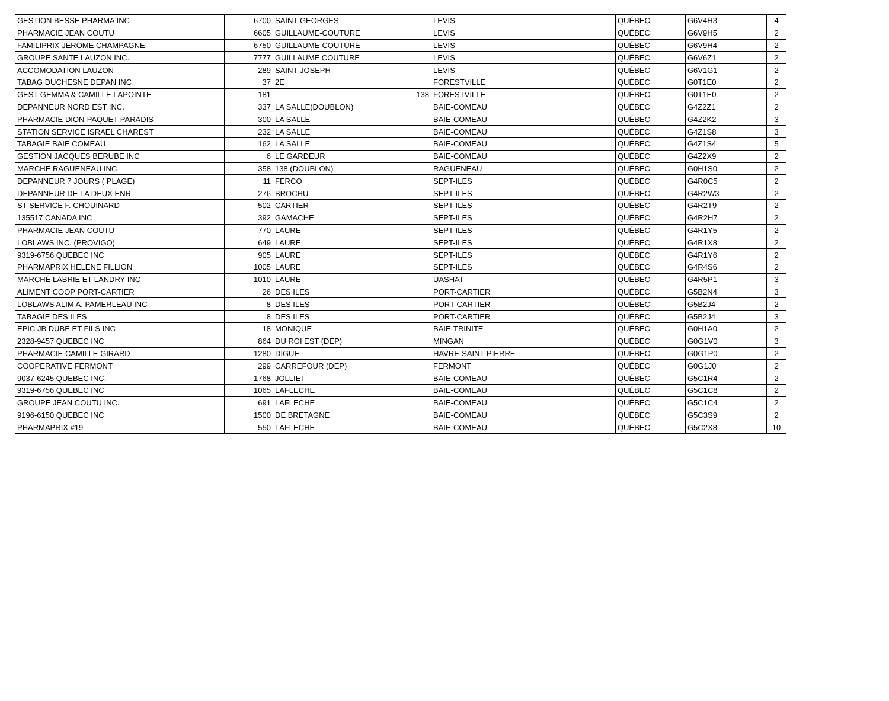| GESTION BESSE PHARMA INC | 6700 | SAINT-GEORGES | LEVIS | QUÉBEC | G6V4H3 | 4 |
| PHARMACIE JEAN COUTU | 6605 | GUILLAUME-COUTURE | LEVIS | QUÉBEC | G6V9H5 | 2 |
| FAMILIPRIX JEROME CHAMPAGNE | 6750 | GUILLAUME-COUTURE | LEVIS | QUÉBEC | G6V9H4 | 2 |
| GROUPE SANTE LAUZON INC. | 7777 | GUILLAUME COUTURE | LEVIS | QUÉBEC | G6V6Z1 | 2 |
| ACCOMODATION LAUZON | 289 | SAINT-JOSEPH | LEVIS | QUÉBEC | G6V1G1 | 2 |
| TABAG DUCHESNE DEPAN INC | 37 | 2E | FORESTVILLE | QUÉBEC | G0T1E0 | 2 |
| GEST GEMMA & CAMILLE LAPOINTE | 181 | 138 | FORESTVILLE | QUÉBEC | G0T1E0 | 2 |
| DEPANNEUR NORD EST INC. | 337 | LA SALLE(DOUBLON) | BAIE-COMEAU | QUÉBEC | G4Z2Z1 | 2 |
| PHARMACIE DION-PAQUET-PARADIS | 300 | LA SALLE | BAIE-COMEAU | QUÉBEC | G4Z2K2 | 3 |
| STATION SERVICE ISRAEL CHAREST | 232 | LA SALLE | BAIE-COMEAU | QUÉBEC | G4Z1S8 | 3 |
| TABAGIE BAIE COMEAU | 162 | LA SALLE | BAIE-COMEAU | QUÉBEC | G4Z1S4 | 5 |
| GESTION JACQUES BERUBE INC | 6 | LE GARDEUR | BAIE-COMEAU | QUÉBEC | G4Z2X9 | 2 |
| MARCHE RAGUENEAU INC | 358 | 138 (DOUBLON) | RAGUENEAU | QUÉBEC | G0H1S0 | 2 |
| DEPANNEUR 7 JOURS ( PLAGE) | 11 | FERCO | SEPT-ILES | QUÉBEC | G4R0C5 | 2 |
| DEPANNEUR DE LA DEUX ENR | 276 | BROCHU | SEPT-ILES | QUÉBEC | G4R2W3 | 2 |
| ST SERVICE F. CHOUINARD | 502 | CARTIER | SEPT-ILES | QUÉBEC | G4R2T9 | 2 |
| 135517 CANADA INC | 392 | GAMACHE | SEPT-ILES | QUÉBEC | G4R2H7 | 2 |
| PHARMACIE JEAN COUTU | 770 | LAURE | SEPT-ILES | QUÉBEC | G4R1Y5 | 2 |
| LOBLAWS INC. (PROVIGO) | 649 | LAURE | SEPT-ILES | QUÉBEC | G4R1X8 | 2 |
| 9319-6756 QUEBEC INC | 905 | LAURE | SEPT-ILES | QUÉBEC | G4R1Y6 | 2 |
| PHARMAPRIX HELENE FILLION | 1005 | LAURE | SEPT-ILES | QUÉBEC | G4R4S6 | 2 |
| MARCHÉ LABRIE ET LANDRY INC | 1010 | LAURE | UASHAT | QUÉBEC | G4R5P1 | 3 |
| ALIMENT COOP PORT-CARTIER | 26 | DES ILES | PORT-CARTIER | QUÉBEC | G5B2N4 | 3 |
| LOBLAWS ALIM A. PAMERLEAU INC | 8 | DES ILES | PORT-CARTIER | QUÉBEC | G5B2J4 | 2 |
| TABAGIE DES ILES | 8 | DES ILES | PORT-CARTIER | QUÉBEC | G5B2J4 | 3 |
| EPIC JB DUBE ET FILS INC | 18 | MONIQUE | BAIE-TRINITE | QUÉBEC | G0H1A0 | 2 |
| 2328-9457 QUEBEC INC | 864 | DU ROI EST (DEP) | MINGAN | QUÉBEC | G0G1V0 | 3 |
| PHARMACIE CAMILLE GIRARD | 1280 | DIGUE | HAVRE-SAINT-PIERRE | QUÉBEC | G0G1P0 | 2 |
| COOPERATIVE FERMONT | 299 | CARREFOUR (DEP) | FERMONT | QUÉBEC | G0G1J0 | 2 |
| 9037-6245 QUEBEC INC. | 1768 | JOLLIET | BAIE-COMEAU | QUÉBEC | G5C1R4 | 2 |
| 9319-6756 QUEBEC INC | 1065 | LAFLECHE | BAIE-COMEAU | QUÉBEC | G5C1C8 | 2 |
| GROUPE JEAN COUTU INC. | 691 | LAFLECHE | BAIE-COMEAU | QUÉBEC | G5C1C4 | 2 |
| 9196-6150 QUEBEC INC | 1500 | DE BRETAGNE | BAIE-COMEAU | QUÉBEC | G5C3S9 | 2 |
| PHARMAPRIX #19 | 550 | LAFLECHE | BAIE-COMEAU | QUÉBEC | G5C2X8 | 10 |